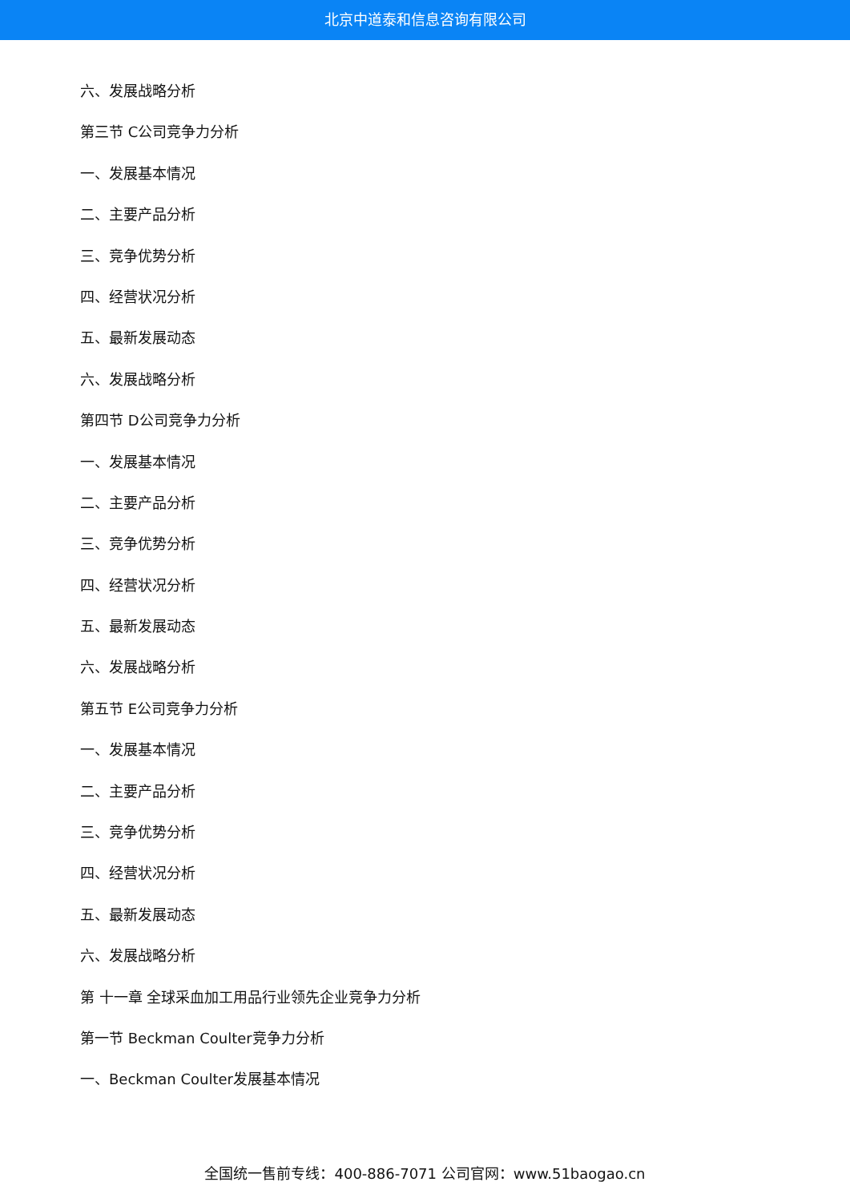北京中道泰和信息咨询有限公司
六、发展战略分析
第三节 C公司竞争力分析
一、发展基本情况
二、主要产品分析
三、竞争优势分析
四、经营状况分析
五、最新发展动态
六、发展战略分析
第四节 D公司竞争力分析
一、发展基本情况
二、主要产品分析
三、竞争优势分析
四、经营状况分析
五、最新发展动态
六、发展战略分析
第五节 E公司竞争力分析
一、发展基本情况
二、主要产品分析
三、竞争优势分析
四、经营状况分析
五、最新发展动态
六、发展战略分析
第 十一章 全球采血加工用品行业领先企业竞争力分析
第一节 Beckman Coulter竞争力分析
一、Beckman Coulter发展基本情况
全国统一售前专线：400-886-7071 公司官网：www.51baogao.cn